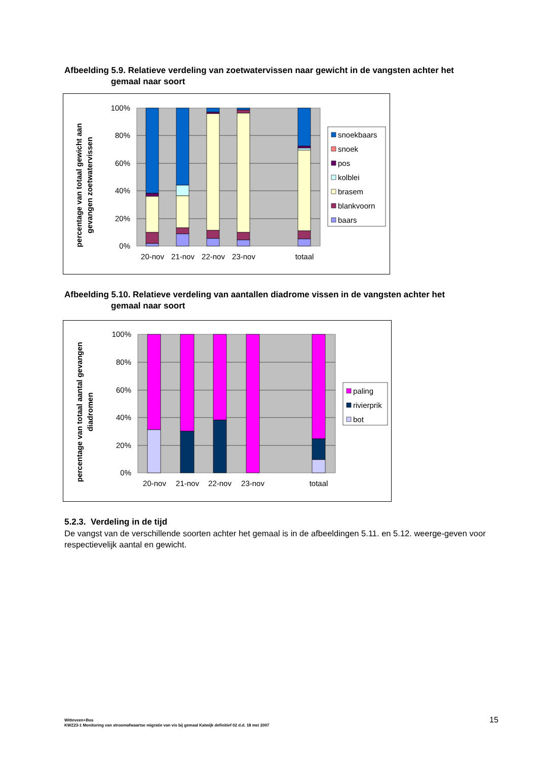Afbeelding 5.9. Relatieve verdeling van zoetwatervissen naar gewicht in de vangsten achter het
gemaal naar soort
percentage van totaal gewicht aan
gevangen zoetwatervissen
100%
80%
60%
40%
20%
0%
20-nov
21-nov
22-nov
23-nov
totaal
snoekbaars
snoek
pos
kolblei
brasem
blankvoorn
baars
Afbeelding 5.10. Relatieve verdeling van aantallen diadrome vissen in de vangsten achter het
gemaal naar soort
percentage van totaal aantal gevangen
diadromen
100%
80%
60%
40%
20%
0%
20-nov
21-nov
22-nov
23-nov
totaal
paling
rivierprik
bot
5.2.3. Verdeling in de tijd
De vangst van de verschillende soorten achter het gemaal is in de afbeeldingen 5.11. en 5.12. weerge-geven voor respectievelijk aantal en gewicht.
Witteveen+Bos
KWZ23-1 Monitoring van stroomafwaartse migratie van vis bij gemaal Katwijk definitief 02 d.d. 18 mei 2007
15